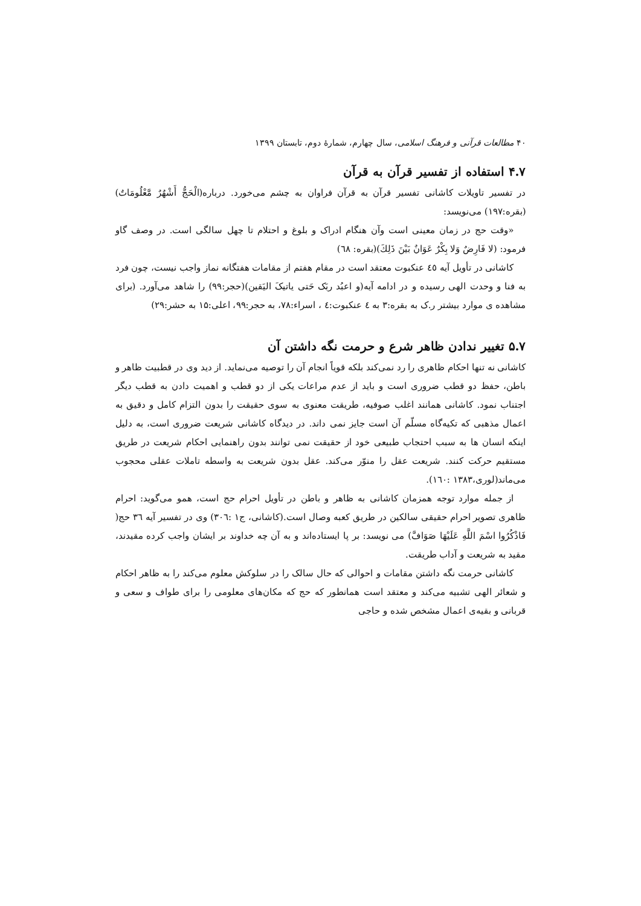۴۰ مطالعات قرآنی و فرهنگ اسلامی، سال چهارم، شمارۀ دوم، تابستان ۱۳۹۹
۴.۷ استفاده از تفسیر قرآن به قرآن
در تفسیر تاویلات کاشانی تفسیر قرآن به قرآن فراوان به چشم می‌خورد. درباره(الْحَجُّ أَشْهُرٌ مَّعْلُومَاتٌ)(بقره:۱۹۷) می‌نویسد:
«وقت حج در زمان معینی است وآن هنگام ادراک و بلوغ و احتلام تا چهل سالگی است. در وصف گاو فرمود: (لا فَارِضٌ وَلا بِكْرٌ عَوَانٌ بَيْنَ ذَلِكَ)(بقره: ٦٨)
کاشانی در تأویل آیه ٤٥ عنکبوت معتقد است در مقام هفتم از مقامات هفتگانه نماز واجب نیست، چون فرد به فنا و وحدت الهی رسیده و در ادامه آیه(و اعبُد ربَک حَتی یاتیکَ الیَقین)(حجر:۹۹) را شاهد می‌آورد. (برای مشاهده ی موارد بیشتر ر.ک به بقره:۳ به ٤ عنکبوت:٤ ، اسراء:۷۸، به حجر:۹۹، اعلی:۱۵ به حشر:۲۹)
۵.۷ تغییر ندادن ظاهر شرع و حرمت نگه داشتن آن
کاشانی نه تنها احکام ظاهری را رد نمی‌کند بلکه قویاً انجام آن را توصیه می‌نماید. از دید وی در قطبیت ظاهر و باطن، حفظ دو قطب ضروری است و باید از عدم مراعات یکی از دو قطب و اهمیت دادن به قطب دیگر اجتناب نمود. کاشانی همانند اغلب صوفیه، طریقت معنوی به سوی حقیقت را بدون التزام کامل و دقیق به اعمال مذهبی که تکیه‌گاه مسلّم آن است جایز نمی داند. در دیدگاه کاشانی شریعت ضروری است، به دلیل اینکه انسان ها به سبب احتجاب طبیعی خود از حقیقت نمی توانند بدون راهنمایی احکام شریعت در طریق مستقیم حرکت کنند. شریعت عقل را منوّر می‌کند. عقل بدون شریعت به واسطه تاملات عقلی محجوب می‌ماند(لوری،۱۳۸۳ :١٦٠).
از جمله موارد توجه همزمان کاشانی به ظاهر و باطن در تأویل احرام حج است، همو می‌گوید: احرام ظاهری تصویر احرام حقیقی سالکین در طریق کعبه وصال است.(کاشانی، ج١ :٣٠٦) وی در تفسیر آیه ٣٦ حج( فَاذْكُرُوا اسْمَ اللَّهِ عَلَيْهَا صَوَافَّ) می نویسد: بر پا ایستاده‌اند و به آن چه خداوند بر ایشان واجب کرده مقیدند، مقید به شریعت و آداب طریقت.
کاشانی حرمت نگه داشتن مقامات و احوالی که حال سالک را در سلوکش معلوم می‌کند را به ظاهر احکام و شعائر الهی تشبیه می‌کند و معتقد است همانطور که حج که مکان‌های معلومی را برای طواف و سعی و قربانی و بقیه‌ی اعمال مشخص شده و حاجی